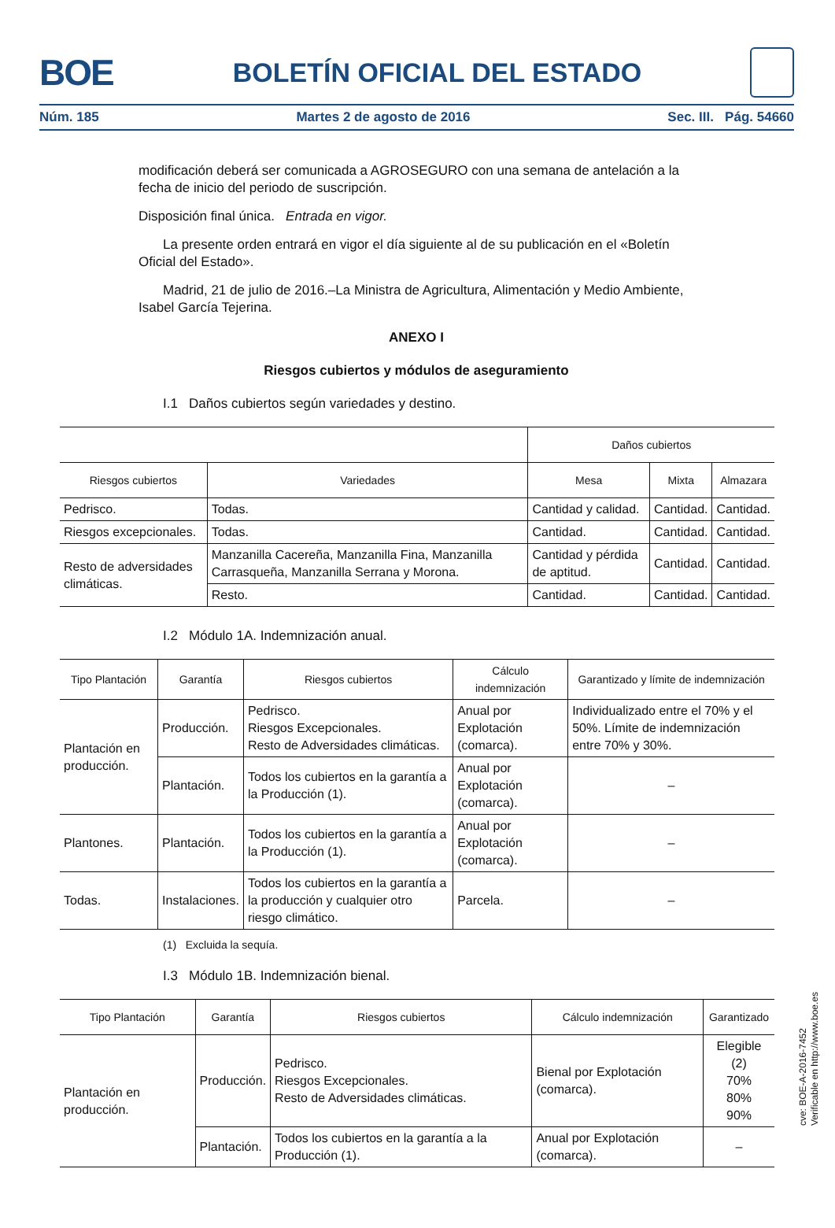BOE
BOLETÍN OFICIAL DEL ESTADO
Núm. 185 Martes 2 de agosto de 2016 Sec. III. Pág. 54660
modificación deberá ser comunicada a AGROSEGURO con una semana de antelación a la fecha de inicio del periodo de suscripción.
Disposición final única. Entrada en vigor.
La presente orden entrará en vigor el día siguiente al de su publicación en el «Boletín Oficial del Estado».
Madrid, 21 de julio de 2016.–La Ministra de Agricultura, Alimentación y Medio Ambiente, Isabel García Tejerina.
ANEXO I
Riesgos cubiertos y módulos de aseguramiento
I.1 Daños cubiertos según variedades y destino.
| | | Daños cubiertos | | |
| --- | --- | --- | --- | --- |
| Riesgos cubiertos | Variedades | Mesa | Mixta | Almazara |
| Pedrisco. | Todas. | Cantidad y calidad. | Cantidad. | Cantidad. |
| Riesgos excepcionales. | Todas. | Cantidad. | Cantidad. | Cantidad. |
| Resto de adversidades climáticas. | Manzanilla Cacereña, Manzanilla Fina, Manzanilla Carrasqueña, Manzanilla Serrana y Morona. | Cantidad y pérdida de aptitud. | Cantidad. | Cantidad. |
| | Resto. | Cantidad. | Cantidad. | Cantidad. |
I.2 Módulo 1A. Indemnización anual.
| Tipo Plantación | Garantía | Riesgos cubiertos | Cálculo indemnización | Garantizado y límite de indemnización |
| --- | --- | --- | --- | --- |
| Plantación en producción. | Producción. | Pedrisco. Riesgos Excepcionales. Resto de Adversidades climáticas. | Anual por Explotación (comarca). | Individualizado entre el 70% y el 50%. Límite de indemnización entre 70% y 30%. |
| | Plantación. | Todos los cubiertos en la garantía a la Producción (1). | Anual por Explotación (comarca). | – |
| Plantones. | Plantación. | Todos los cubiertos en la garantía a la Producción (1). | Anual por Explotación (comarca). | – |
| Todas. | Instalaciones. | Todos los cubiertos en la garantía a la producción y cualquier otro riesgo climático. | Parcela. | – |
(1) Excluida la sequía.
I.3 Módulo 1B. Indemnización bienal.
| Tipo Plantación | Garantía | Riesgos cubiertos | Cálculo indemnización | Garantizado |
| --- | --- | --- | --- | --- |
| Plantación en producción. | Producción. | Pedrisco. Riesgos Excepcionales. Resto de Adversidades climáticas. | Bienal por Explotación (comarca). | Elegible (2) 70% 80% 90% |
| | Plantación. | Todos los cubiertos en la garantía a la Producción (1). | Anual por Explotación (comarca). | – |
cve: BOE-A-2016-7452
Verificable en http://www.boe.es